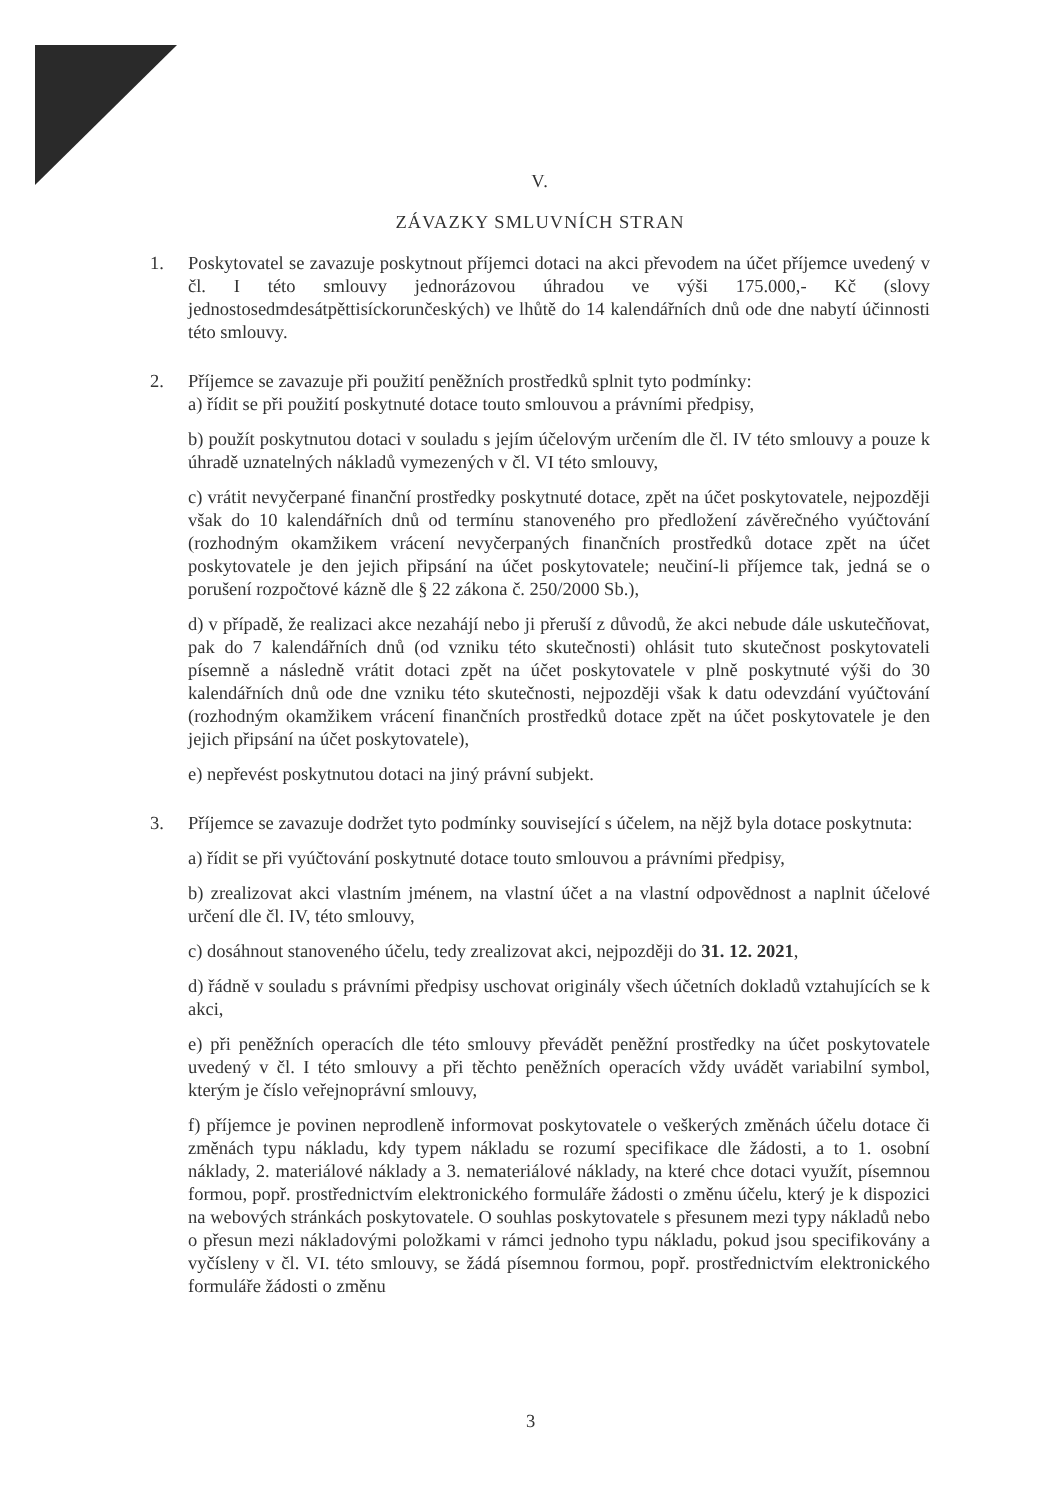V.
ZÁVAZKY SMLUVNÍCH STRAN
1. Poskytovatel se zavazuje poskytnout příjemci dotaci na akci převodem na účet příjemce uvedený v čl. I této smlouvy jednorázovou úhradou ve výši 175.000,- Kč (slovy jednostosedmdesátpěttisíckorunčeských) ve lhůtě do 14 kalendářních dnů ode dne nabytí účinnosti této smlouvy.
2. Příjemce se zavazuje při použití peněžních prostředků splnit tyto podmínky:
a) řídit se při použití poskytnuté dotace touto smlouvou a právními předpisy,
b) použít poskytnutou dotaci v souladu s jejím účelovým určením dle čl. IV této smlouvy a pouze k úhradě uznatelných nákladů vymezených v čl. VI této smlouvy,
c) vrátit nevyčerpané finanční prostředky poskytnuté dotace, zpět na účet poskytovatele, nejpozději však do 10 kalendářních dnů od termínu stanoveného pro předložení závěrečného vyúčtování (rozhodným okamžikem vrácení nevyčerpaných finančních prostředků dotace zpět na účet poskytovatele je den jejich připsání na účet poskytovatele; neučiní-li příjemce tak, jedná se o porušení rozpočtové kázně dle § 22 zákona č. 250/2000 Sb.),
d) v případě, že realizaci akce nezahájí nebo ji přeruší z důvodů, že akci nebude dále uskutečňovat, pak do 7 kalendářních dnů (od vzniku této skutečnosti) ohlásit tuto skutečnost poskytovateli písemně a následně vrátit dotaci zpět na účet poskytovatele v plně poskytnuté výši do 30 kalendářních dnů ode dne vzniku této skutečnosti, nejpozději však k datu odevzdání vyúčtování (rozhodným okamžikem vrácení finančních prostředků dotace zpět na účet poskytovatele je den jejich připsání na účet poskytovatele),
e) nepřevést poskytnutou dotaci na jiný právní subjekt.
3. Příjemce se zavazuje dodržet tyto podmínky související s účelem, na nějž byla dotace poskytnuta:
a) řídit se při vyúčtování poskytnuté dotace touto smlouvou a právními předpisy,
b) zrealizovat akci vlastním jménem, na vlastní účet a na vlastní odpovědnost a naplnit účelové určení dle čl. IV, této smlouvy,
c) dosáhnout stanoveného účelu, tedy zrealizovat akci, nejpozději do 31. 12. 2021,
d) řádně v souladu s právními předpisy uschovat originály všech účetních dokladů vztahujících se k akci,
e) při peněžních operacích dle této smlouvy převádět peněžní prostředky na účet poskytovatele uvedený v čl. I této smlouvy a při těchto peněžních operacích vždy uvádět variabilní symbol, kterým je číslo veřejnoprávní smlouvy,
f) příjemce je povinen neprodleně informovat poskytovatele o veškerých změnách účelu dotace či změnách typu nákladu, kdy typem nákladu se rozumí specifikace dle žádosti, a to 1. osobní náklady, 2. materiálové náklady a 3. nemateriálové náklady, na které chce dotaci využít, písemnou formou, popř. prostřednictvím elektronického formuláře žádosti o změnu účelu, který je k dispozici na webových stránkách poskytovatele. O souhlas poskytovatele s přesunem mezi typy nákladů nebo o přesun mezi nákladovými položkami v rámci jednoho typu nákladu, pokud jsou specifikovány a vyčísleny v čl. VI. této smlouvy, se žádá písemnou formou, popř. prostřednictvím elektronického formuláře žádosti o změnu
3